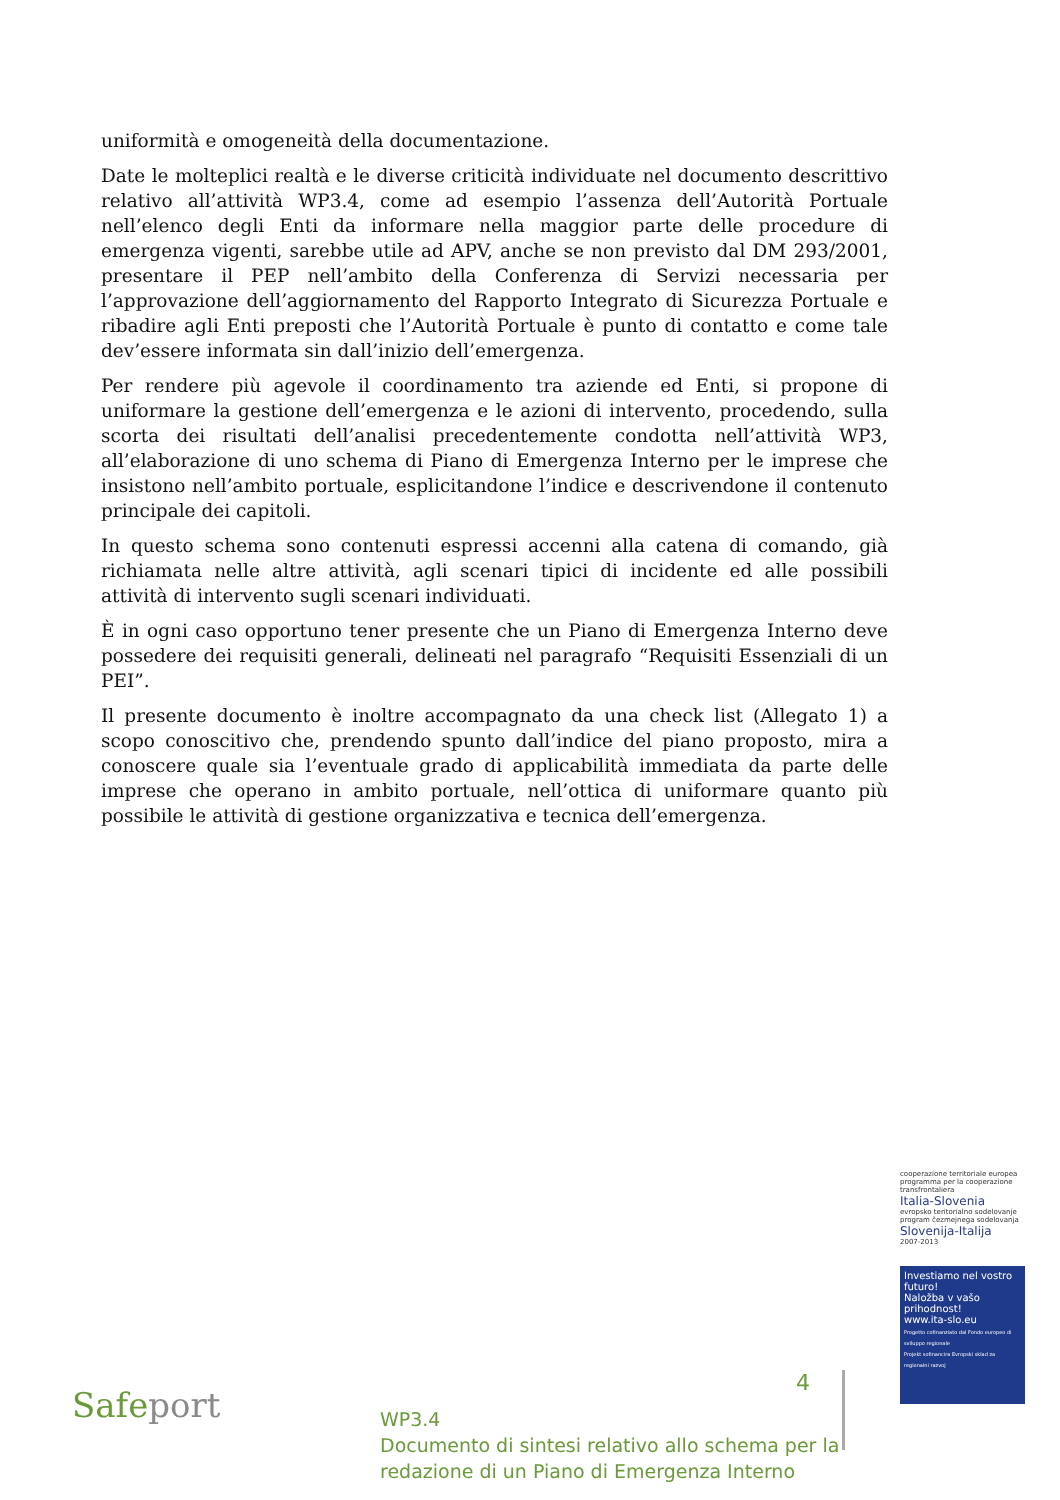uniformità e omogeneità della documentazione.
Date le molteplici realtà e le diverse criticità individuate nel documento descrittivo relativo all’attività WP3.4, come ad esempio l’assenza dell’Autorità Portuale nell’elenco degli Enti da informare nella maggior parte delle procedure di emergenza vigenti, sarebbe utile ad APV, anche se non previsto dal DM 293/2001, presentare il PEP nell’ambito della Conferenza di Servizi necessaria per l’approvazione dell’aggiornamento del Rapporto Integrato di Sicurezza Portuale e ribadire agli Enti preposti che l’Autorità Portuale è punto di contatto e come tale dev’essere informata sin dall’inizio dell’emergenza.
Per rendere più agevole il coordinamento tra aziende ed Enti, si propone di uniformare la gestione dell’emergenza e le azioni di intervento, procedendo, sulla scorta dei risultati dell’analisi precedentemente condotta nell’attività WP3, all’elaborazione di uno schema di Piano di Emergenza Interno per le imprese che insistono nell’ambito portuale, esplicitandone l’indice e descrivendone il contenuto principale dei capitoli.
In questo schema sono contenuti espressi accenni alla catena di comando, già richiamata nelle altre attività, agli scenari tipici di incidente ed alle possibili attività di intervento sugli scenari individuati.
È in ogni caso opportuno tener presente che un Piano di Emergenza Interno deve possedere dei requisiti generali, delineati nel paragrafo “Requisiti Essenziali di un PEI”.
Il presente documento è inoltre accompagnato da una check list (Allegato 1) a scopo conoscitivo che, prendendo spunto dall’indice del piano proposto, mira a conoscere quale sia l’eventuale grado di applicabilità immediata da parte delle imprese che operano in ambito portuale, nell’ottica di uniformare quanto più possibile le attività di gestione organizzativa e tecnica dell’emergenza.
cooperazione territoriale europea programma per la cooperazione transfrontaliera
Italia-Slovenia
evropsko teritorialno sodelovanje program čezmejnega sodelovanja
Slovenija-Italija
2007-2013
Investiamo nel vostro futuro!
Naložba v vašo prihodnost!
www.ita-slo.eu
Progetto cofinanziato dal Fondo europeo di sviluppo regionale
Projekt sofinancira Evropski sklad za regionalni razvoj
Safeport
4
WP3.4
Documento di sintesi relativo allo schema per la redazione di un Piano di Emergenza Interno